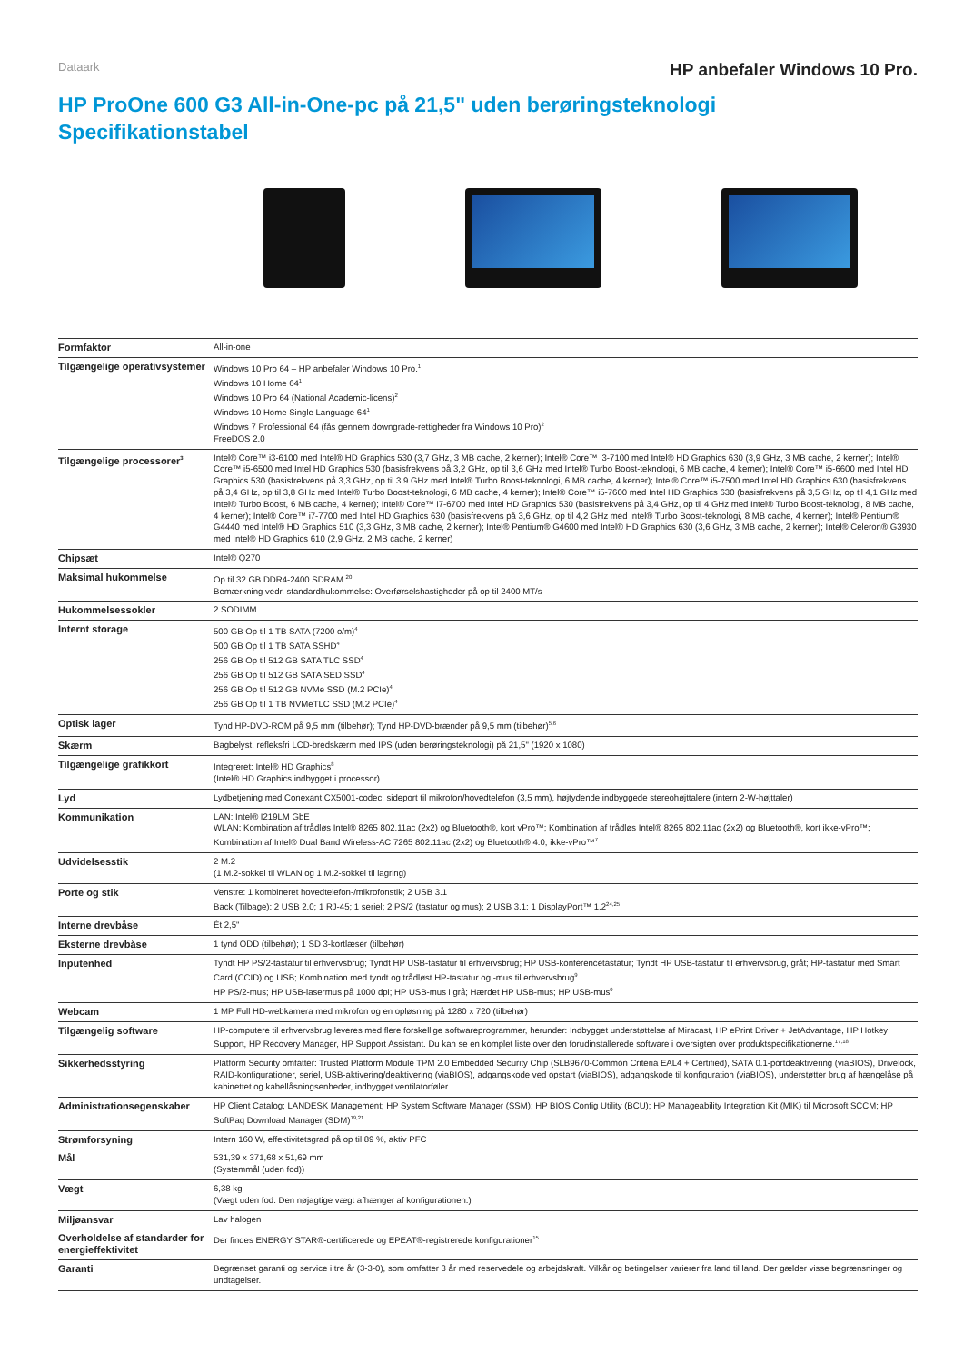Dataark
HP anbefaler Windows 10 Pro.
HP ProOne 600 G3 All-in-One-pc på 21,5" uden berøringsteknologi
Specifikationstabel
| Formfaktor | All-in-one |
| Tilgængelige operativsystemer | Windows 10 Pro 64 – HP anbefaler Windows 10 Pro.<sup>1</sup> Windows 10 Home 64<sup>1</sup> Windows 10 Pro 64 (National Academic-licens)<sup>2</sup> Windows 10 Home Single Language 64<sup>1</sup> Windows 7 Professional 64 (fås gennem downgrade-rettigheder fra Windows 10 Pro)<sup>2</sup> FreeDOS 2.0 |
| Tilgængelige processorer<sup>3</sup> | Intel® Core™ i3-6100 med Intel® HD Graphics 530 (3,7 GHz, 3 MB cache, 2 kerner); Intel® Core™ i3-7100 med Intel® HD Graphics 630 (3,9 GHz, 3 MB cache, 2 kerner); Intel® Core™ i5-6500 med Intel HD Graphics 530 (basisfrekvens på 3,2 GHz, op til 3,6 GHz med Intel® Turbo Boost-teknologi, 6 MB cache, 4 kerner); Intel® Core™ i5-6600 med Intel HD Graphics 530 (basisfrekvens på 3,3 GHz, op til 3,9 GHz med Intel® Turbo Boost-teknologi, 6 MB cache, 4 kerner); Intel® Core™ i5-7500 med Intel HD Graphics 630 (basisfrekvens på 3,4 GHz, op til 3,8 GHz med Intel® Turbo Boost-teknologi, 6 MB cache, 4 kerner); Intel® Core™ i5-7600 med Intel HD Graphics 630 (basisfrekvens på 3,5 GHz, op til 4,1 GHz med Intel® Turbo Boost, 6 MB cache, 4 kerner); Intel® Core™ i7-6700 med Intel HD Graphics 530 (basisfrekvens på 3,4 GHz, op til 4 GHz med Intel® Turbo Boost-teknologi, 8 MB cache, 4 kerner); Intel® Core™ i7-7700 med Intel HD Graphics 630 (basisfrekvens på 3,6 GHz, op til 4,2 GHz med Intel® Turbo Boost-teknologi, 8 MB cache, 4 kerner); Intel® Pentium® G4440 med Intel® HD Graphics 510 (3,3 GHz, 3 MB cache, 2 kerner); Intel® Pentium® G4600 med Intel® HD Graphics 630 (3,6 GHz, 3 MB cache, 2 kerner); Intel® Celeron® G3930 med Intel® HD Graphics 610 (2,9 GHz, 2 MB cache, 2 kerner) |
| Chipsæt | Intel® Q270 |
| Maksimal hukommelse | Op til 32 GB DDR4-2400 SDRAM <sup>20</sup> Bemærkning vedr. standardhukommelse: Overførselshastigheder på op til 2400 MT/s |
| Hukommelsessokler | 2 SODIMM |
| Internt storage | 500 GB Op til 1 TB SATA (7200 o/m)<sup>4</sup> 500 GB Op til 1 TB SATA SSHD<sup>4</sup> 256 GB Op til 512 GB SATA TLC SSD<sup>4</sup> 256 GB Op til 512 GB SATA SED SSD<sup>4</sup> 256 GB Op til 512 GB NVMe SSD (M.2 PCIe)<sup>4</sup> 256 GB Op til 1 TB NVMeTLC SSD (M.2 PCIe)<sup>4</sup> |
| Optisk lager | Tynd HP-DVD-ROM på 9,5 mm (tilbehør); Tynd HP-DVD-brænder på 9,5 mm (tilbehør)<sup>5,6</sup> |
| Skærm | Bagbelyst, refleksfri LCD-bredskærm med IPS (uden berøringsteknologi) på 21,5" (1920 x 1080) |
| Tilgængelige grafikkort | Integreret: Intel® HD Graphics<sup>8</sup> (Intel® HD Graphics indbygget i processor) |
| Lyd | Lydbetjening med Conexant CX5001-codec, sideport til mikrofon/hovedtelefon (3,5 mm), højtydende indbyggede stereohøjttalere (intern 2-W-højttaler) |
| Kommunikation | LAN: Intel® I219LM GbE WLAN: Kombination af trådløs Intel® 8265 802.11ac (2x2) og Bluetooth®, kort vPro™; Kombination af trådløs Intel® 8265 802.11ac (2x2) og Bluetooth®, kort ikke-vPro™; Kombination af Intel® Dual Band Wireless-AC 7265 802.11ac (2x2) og Bluetooth® 4.0, ikke-vPro™<sup>7</sup> |
| Udvidelsesstik | 2 M.2 (1 M.2-sokkel til WLAN og 1 M.2-sokkel til lagring) |
| Porte og stik | Venstre: 1 kombineret hovedtelefon-/mikrofonstik; 2 USB 3.1 Back (Tilbage): 2 USB 2.0; 1 RJ-45; 1 seriel; 2 PS/2 (tastatur og mus); 2 USB 3.1: 1 DisplayPort™ 1.2<sup>24,25</sup> |
| Interne drevbåse | Ét 2,5" |
| Eksterne drevbåse | 1 tynd ODD (tilbehør); 1 SD 3-kortlæser (tilbehør) |
| Inputenhed | Tyndt HP PS/2-tastatur til erhvervsbrug; Tyndt HP USB-tastatur til erhvervsbrug; HP USB-konferencetastatur; Tyndt HP USB-tastatur til erhvervsbrug, gråt; HP-tastatur med Smart Card (CCID) og USB; Kombination med tyndt og trådløst HP-tastatur og -mus til erhvervsbrug<sup>9</sup> HP PS/2-mus; HP USB-lasermus på 1000 dpi; HP USB-mus i grå; Hærdet HP USB-mus; HP USB-mus<sup>9</sup> |
| Webcam | 1 MP Full HD-webkamera med mikrofon og en opløsning på 1280 x 720 (tilbehør) |
| Tilgængelig software | HP-computere til erhvervsbrug leveres med flere forskellige softwareprogrammer, herunder: Indbygget understøttelse af Miracast, HP ePrint Driver + JetAdvantage, HP Hotkey Support, HP Recovery Manager, HP Support Assistant. Du kan se en komplet liste over den forudinstallerede software i oversigten over produktspecifikationerne.<sup>17,18</sup> |
| Sikkerhedsstyring | Platform Security omfatter: Trusted Platform Module TPM 2.0 Embedded Security Chip (SLB9670-Common Criteria EAL4 + Certified), SATA 0.1-portdeaktivering (viaBIOS), Drivelock, RAID-konfigurationer, seriel, USB-aktivering/deaktivering (viaBIOS), adgangskode ved opstart (viaBIOS), adgangskode til konfiguration (viaBIOS), understøtter brug af hængelåse på kabinettet og kabellåsningsenheder, indbygget ventilatorføler. |
| Administrationsegenskaber | HP Client Catalog; LANDESK Management; HP System Software Manager (SSM); HP BIOS Config Utility (BCU); HP Manageability Integration Kit (MIK) til Microsoft SCCM; HP SoftPaq Download Manager (SDM)<sup>19,21</sup> |
| Strømforsyning | Intern 160 W, effektivitetsgrad på op til 89 %, aktiv PFC |
| Mål | 531,39 x 371,68 x 51,69 mm (Systemmål (uden fod)) |
| Vægt | 6,38 kg (Vægt uden fod. Den nøjagtige vægt afhænger af konfigurationen.) |
| Miljøansvar | Lav halogen |
| Overholdelse af standarder for energieffektivitet | Der findes ENERGY STAR®-certificerede og EPEAT®-registrerede konfigurationer<sup>15</sup> |
| Garanti | Begrænset garanti og service i tre år (3-3-0), som omfatter 3 år med reservedele og arbejdskraft. Vilkår og betingelser varierer fra land til land. Der gælder visse begrænsninger og undtagelser. |